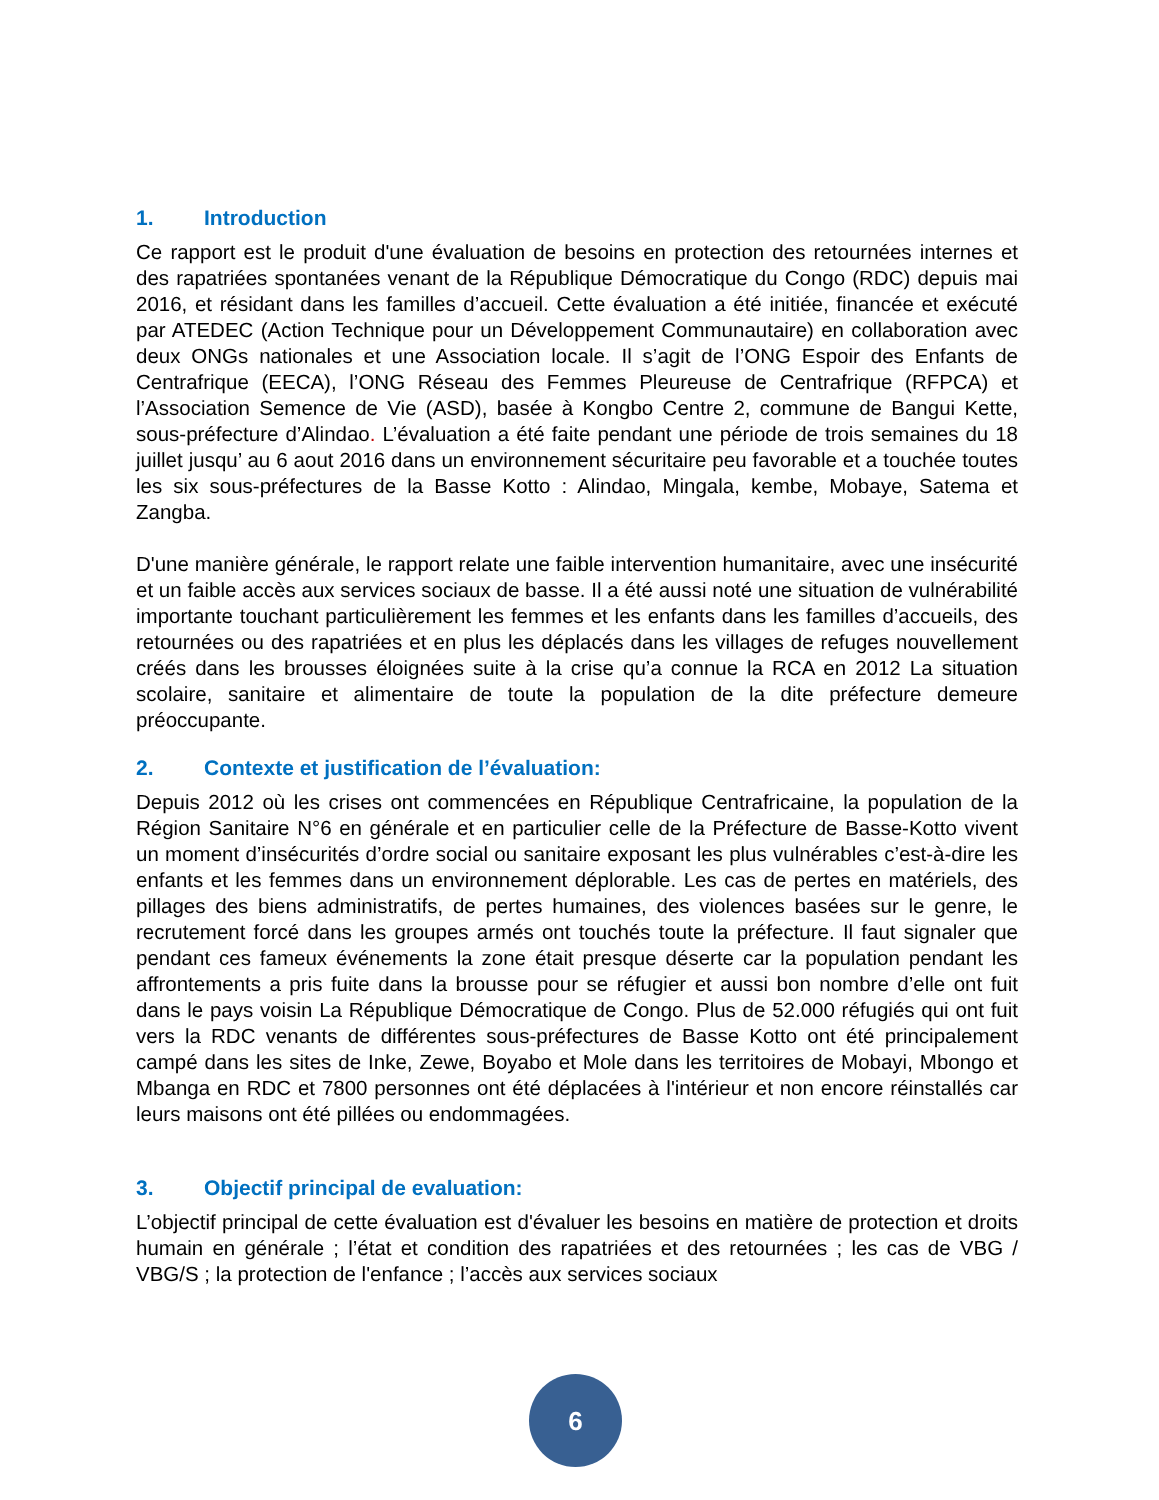1. Introduction
Ce rapport est le produit d'une évaluation de besoins en protection des retournées internes et des rapatriées spontanées venant de la République Démocratique du Congo (RDC) depuis mai 2016, et résidant dans les familles d’accueil. Cette évaluation a été initiée, financée et exécuté par ATEDEC (Action Technique pour un Développement Communautaire) en collaboration avec deux ONGs nationales et une Association locale. Il s’agit de l’ONG Espoir des Enfants de Centrafrique (EECA), l’ONG Réseau des Femmes Pleureuse de Centrafrique (RFPCA) et l’Association Semence de Vie (ASD), basée à Kongbo Centre 2, commune de Bangui Kette, sous-préfecture d’Alindao. L’évaluation a été faite pendant une période de trois semaines du 18 juillet jusqu’ au 6 aout 2016 dans un environnement sécuritaire peu favorable et a touchée toutes les six sous-préfectures de la Basse Kotto : Alindao, Mingala, kembe, Mobaye, Satema et Zangba.
D'une manière générale, le rapport relate une faible intervention humanitaire, avec une insécurité et un faible accès aux services sociaux de basse. Il a été aussi noté une situation de vulnérabilité importante touchant particulièrement les femmes et les enfants dans les familles d’accueils, des retournées ou des rapatriées et en plus les déplacés dans les villages de refuges nouvellement créés dans les brousses éloignées suite à la crise qu’a connue la RCA en 2012 La situation scolaire, sanitaire et alimentaire de toute la population de la dite préfecture demeure préoccupante.
2. Contexte et justification de l’évaluation:
Depuis 2012 où les crises ont commencées en République Centrafricaine, la population de la Région Sanitaire N°6 en générale et en particulier celle de la Préfecture de Basse-Kotto vivent un moment d’insécurités d’ordre social ou sanitaire exposant les plus vulnérables c’est-à-dire les enfants et les femmes dans un environnement déplorable. Les cas de pertes en matériels, des pillages des biens administratifs, de pertes humaines, des violences basées sur le genre, le recrutement forcé dans les groupes armés ont touchés toute la préfecture. Il faut signaler que pendant ces fameux événements la zone était presque déserte car la population pendant les affrontements a pris fuite dans la brousse pour se réfugier et aussi bon nombre d’elle ont fuit dans le pays voisin La République Démocratique de Congo. Plus de 52.000 réfugiés qui ont fuit vers la RDC venants de différentes sous-préfectures de Basse Kotto ont été principalement campé dans les sites de Inke, Zewe, Boyabo et Mole dans les territoires de Mobayi, Mbongo et Mbanga en RDC et 7800 personnes ont été déplacées à l'intérieur et non encore réinstallés car leurs maisons ont été pillées ou endommagées.
3. Objectif principal de evaluation:
L’objectif principal de cette évaluation est d'évaluer les besoins en matière de protection et droits humain en générale ; l’état et condition des rapatriées et des retournées ; les cas de VBG / VBG/S ; la protection de l'enfance ; l’accès aux services sociaux
6